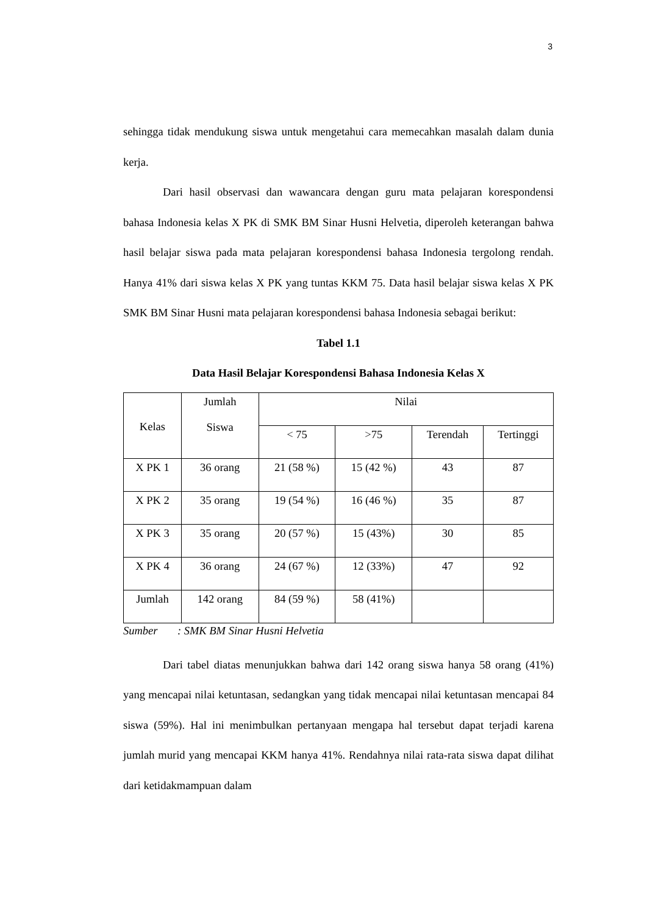3
sehingga tidak mendukung siswa untuk mengetahui cara memecahkan masalah dalam dunia kerja.
Dari hasil observasi dan wawancara dengan guru mata pelajaran korespondensi bahasa Indonesia kelas X PK di SMK BM Sinar Husni Helvetia, diperoleh keterangan bahwa hasil belajar siswa pada mata pelajaran korespondensi bahasa Indonesia tergolong rendah. Hanya 41% dari siswa kelas X PK yang tuntas KKM 75. Data hasil belajar siswa kelas X PK SMK BM Sinar Husni mata pelajaran korespondensi bahasa Indonesia sebagai berikut:
Tabel 1.1
Data Hasil Belajar Korespondensi Bahasa Indonesia Kelas X
| Kelas | Jumlah Siswa | Nilai | | | |
| --- | --- | --- | --- | --- | --- |
| | | < 75 | >75 | Terendah | Tertinggi |
| X PK 1 | 36 orang | 21 (58 %) | 15 (42 %) | 43 | 87 |
| X PK 2 | 35 orang | 19 (54 %) | 16 (46 %) | 35 | 87 |
| X PK 3 | 35 orang | 20 (57 %) | 15 (43%) | 30 | 85 |
| X PK 4 | 36 orang | 24 (67 %) | 12 (33%) | 47 | 92 |
| Jumlah | 142 orang | 84 (59 %) | 58 (41%) | | |
Sumber : SMK BM Sinar Husni Helvetia
Dari tabel diatas menunjukkan bahwa dari 142 orang siswa hanya 58 orang (41%) yang mencapai nilai ketuntasan, sedangkan yang tidak mencapai nilai ketuntasan mencapai 84 siswa (59%). Hal ini menimbulkan pertanyaan mengapa hal tersebut dapat terjadi karena jumlah murid yang mencapai KKM hanya 41%. Rendahnya nilai rata-rata siswa dapat dilihat dari ketidakmampuan dalam